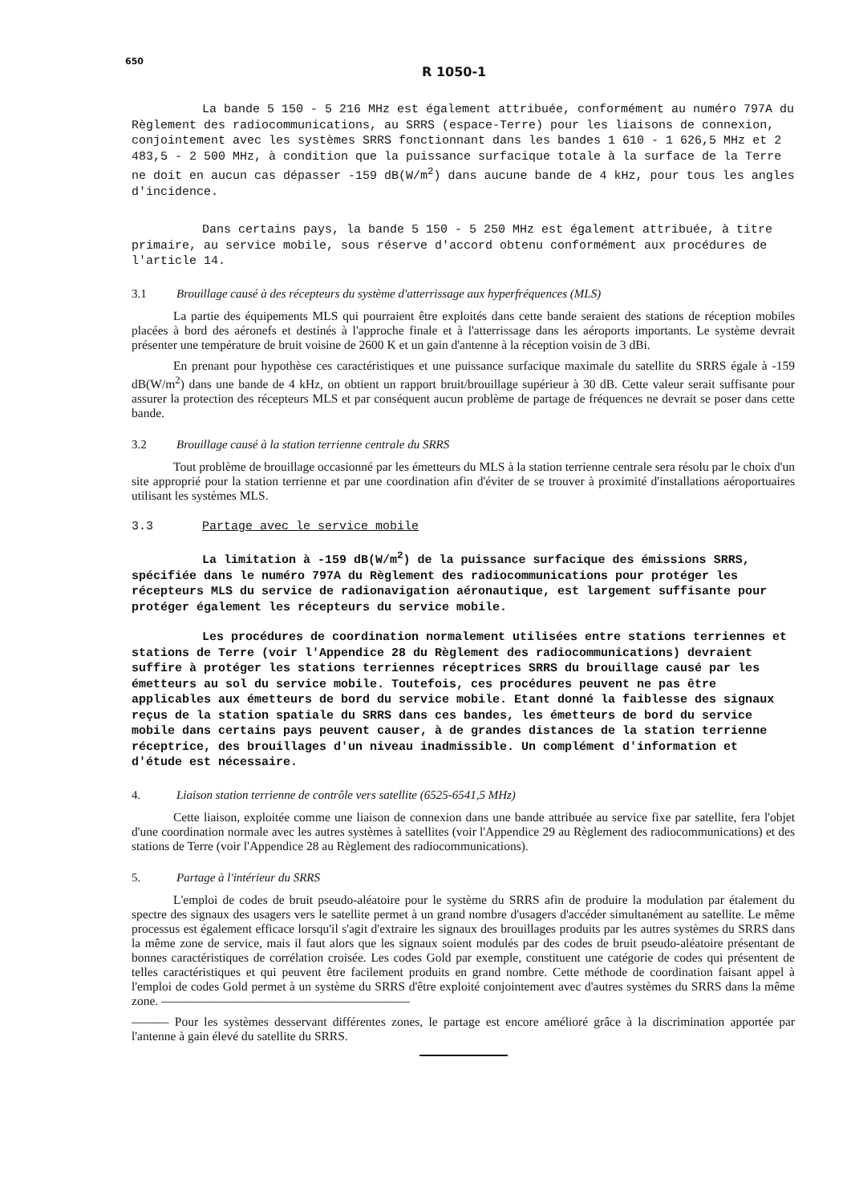650
R 1050-1
La bande 5 150 - 5 216 MHz est également attribuée, conformément au numéro 797A du Règlement des radiocommunications, au SRRS (espace-Terre) pour les liaisons de connexion, conjointement avec les systèmes SRRS fonctionnant dans les bandes 1 610 - 1 626,5 MHz et 2 483,5 - 2 500 MHz, à condition que la puissance surfacique totale à la surface de la Terre ne doit en aucun cas dépasser -159 dB(W/m<sup>2</sup>) dans aucune bande de 4 kHz, pour tous les angles d'incidence.
Dans certains pays, la bande 5 150 - 5 250 MHz est également attribuée, à titre primaire, au service mobile, sous réserve d'accord obtenu conformément aux procédures de l'article 14.
3.1 Brouillage causé à des récepteurs du système d'atterrissage aux hyperfréquences (MLS)
La partie des équipements MLS qui pourraient être exploités dans cette bande seraient des stations de réception mobiles placées à bord des aéronefs et destinés à l'approche finale et à l'atterrissage dans les aéroports importants. Le système devrait présenter une température de bruit voisine de 2600 K et un gain d'antenne à la réception voisin de 3 dBi.
En prenant pour hypothèse ces caractéristiques et une puissance surfacique maximale du satellite du SRRS égale à -159 dB(W/m<sup>2</sup>) dans une bande de 4 kHz, on obtient un rapport bruit/brouillage supérieur à 30 dB. Cette valeur serait suffisante pour assurer la protection des récepteurs MLS et par conséquent aucun problème de partage de fréquences ne devrait se poser dans cette bande.
3.2 Brouillage causé à la station terrienne centrale du SRRS
Tout problème de brouillage occasionné par les émetteurs du MLS à la station terrienne centrale sera résolu par le choix d'un site approprié pour la station terrienne et par une coordination afin d'éviter de se trouver à proximité d'installations aéroportuaires utilisant les systèmes MLS.
3.3 Partage avec le service mobile
La limitation à -159 dB(W/m<sup>2</sup>) de la puissance surfacique des émissions SRRS, spécifiée dans le numéro 797A du Règlement des radiocommunications pour protéger les récepteurs MLS du service de radionavigation aéronautique, est largement suffisante pour protéger également les récepteurs du service mobile.
Les procédures de coordination normalement utilisées entre stations terriennes et stations de Terre (voir l'Appendice 28 du Règlement des radiocommunications) devraient suffire à protéger les stations terriennes réceptrices SRRS du brouillage causé par les émetteurs au sol du service mobile. Toutefois, ces procédures peuvent ne pas être applicables aux émetteurs de bord du service mobile. Etant donné la faiblesse des signaux reçus de la station spatiale du SRRS dans ces bandes, les émetteurs de bord du service mobile dans certains pays peuvent causer, à de grandes distances de la station terrienne réceptrice, des brouillages d'un niveau inadmissible. Un complément d'information et d'étude est nécessaire.
4. Liaison station terrienne de contrôle vers satellite (6525-6541,5 MHz)
Cette liaison, exploitée comme une liaison de connexion dans une bande attribuée au service fixe par satellite, fera l'objet d'une coordination normale avec les autres systèmes à satellites (voir l'Appendice 29 au Règlement des radiocommunications) et des stations de Terre (voir l'Appendice 28 au Règlement des radiocommunications).
5. Partage à l'intérieur du SRRS
L'emploi de codes de bruit pseudo-aléatoire pour le système du SRRS afin de produire la modulation par étalement du spectre des signaux des usagers vers le satellite permet à un grand nombre d'usagers d'accéder simultanément au satellite. Le même processus est également efficace lorsqu'il s'agit d'extraire les signaux des brouillages produits par les autres systèmes du SRRS dans la même zone de service, mais il faut alors que les signaux soient modulés par des codes de bruit pseudo-aléatoire présentant de bonnes caractéristiques de corrélation croisée. Les codes Gold par exemple, constituent une catégorie de codes qui présentent de telles caractéristiques et qui peuvent être facilement produits en grand nombre. Cette méthode de coordination faisant appel à l'emploi de codes Gold permet à un système du SRRS d'être exploité conjointement avec d'autres systèmes du SRRS dans la même zone. ————————————————————
——— Pour les systèmes desservant différentes zones, le partage est encore amélioré grâce à la discrimination apportée par l'antenne à gain élevé du satellite du SRRS.